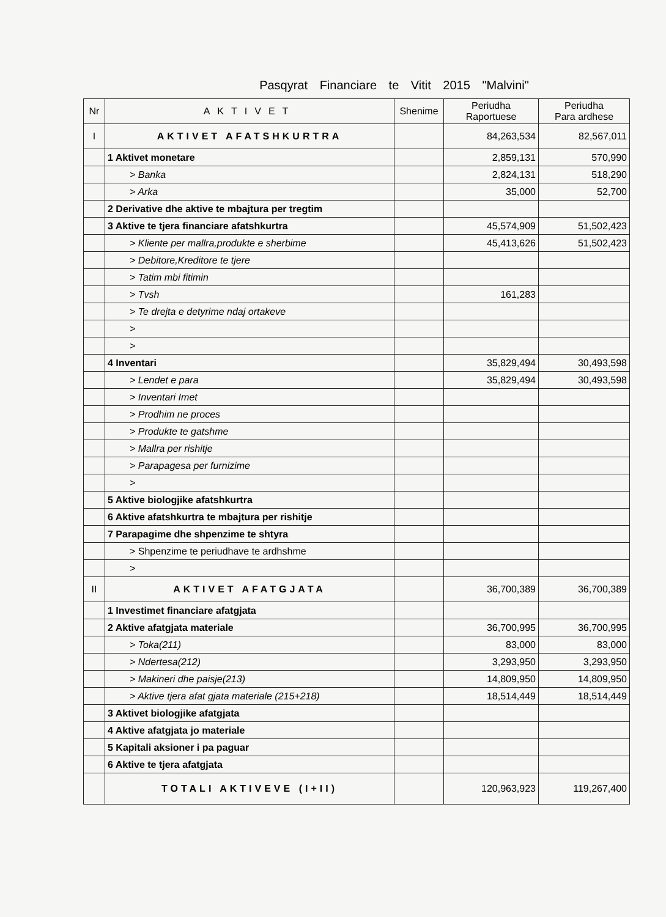Pasqyrat Financiare te Vitit 2015 "Malvini"
| Nr | AKTIVET | Shenime | Periudha Raportuese | Periudha Para ardhese |
| --- | --- | --- | --- | --- |
| I | AKTIVET AFATSHKURTRA | | 84,263,534 | 82,567,011 |
| | 1 Aktivet monetare | | 2,859,131 | 570,990 |
| | > Banka | | 2,824,131 | 518,290 |
| | > Arka | | 35,000 | 52,700 |
| | 2 Derivative dhe aktive te mbajtura per tregtim | | | |
| | 3 Aktive te tjera financiare afatshkurtra | | 45,574,909 | 51,502,423 |
| | > Kliente per mallra,produkte e sherbime | | 45,413,626 | 51,502,423 |
| | > Debitore,Kreditore te tjere | | | |
| | > Tatim mbi fitimin | | | |
| | > Tvsh | | 161,283 | |
| | > Te drejta e detyrime ndaj ortakeve | | | |
| | > | | | |
| | > | | | |
| | 4 Inventari | | 35,829,494 | 30,493,598 |
| | > Lendet e para | | 35,829,494 | 30,493,598 |
| | > Inventari Imet | | | |
| | > Prodhim ne proces | | | |
| | > Produkte te gatshme | | | |
| | > Mallra per rishitje | | | |
| | > Parapagesa per furnizime | | | |
| | > | | | |
| | 5 Aktive biologjike afatshkurtra | | | |
| | 6 Aktive afatshkurtra te mbajtura per rishitje | | | |
| | 7 Parapagime dhe shpenzime te shtyra | | | |
| | > Shpenzime te periudhave te ardhshme | | | |
| | > | | | |
| II | AKTIVET AFATGJATA | | 36,700,389 | 36,700,389 |
| | 1 Investimet financiare afatgjata | | | |
| | 2 Aktive afatgjata materiale | | 36,700,995 | 36,700,995 |
| | > Toka(211) | | 83,000 | 83,000 |
| | > Ndertesa(212) | | 3,293,950 | 3,293,950 |
| | > Makineri dhe paisje(213) | | 14,809,950 | 14,809,950 |
| | > Aktive tjera afat gjata materiale (215+218) | | 18,514,449 | 18,514,449 |
| | 3 Aktivet biologjike afatgjata | | | |
| | 4 Aktive afatgjata jo materiale | | | |
| | 5 Kapitali aksioner i pa paguar | | | |
| | 6 Aktive te tjera afatgjata | | | |
| | TOTALI AKTIVEVE (I+II) | | 120,963,923 | 119,267,400 |